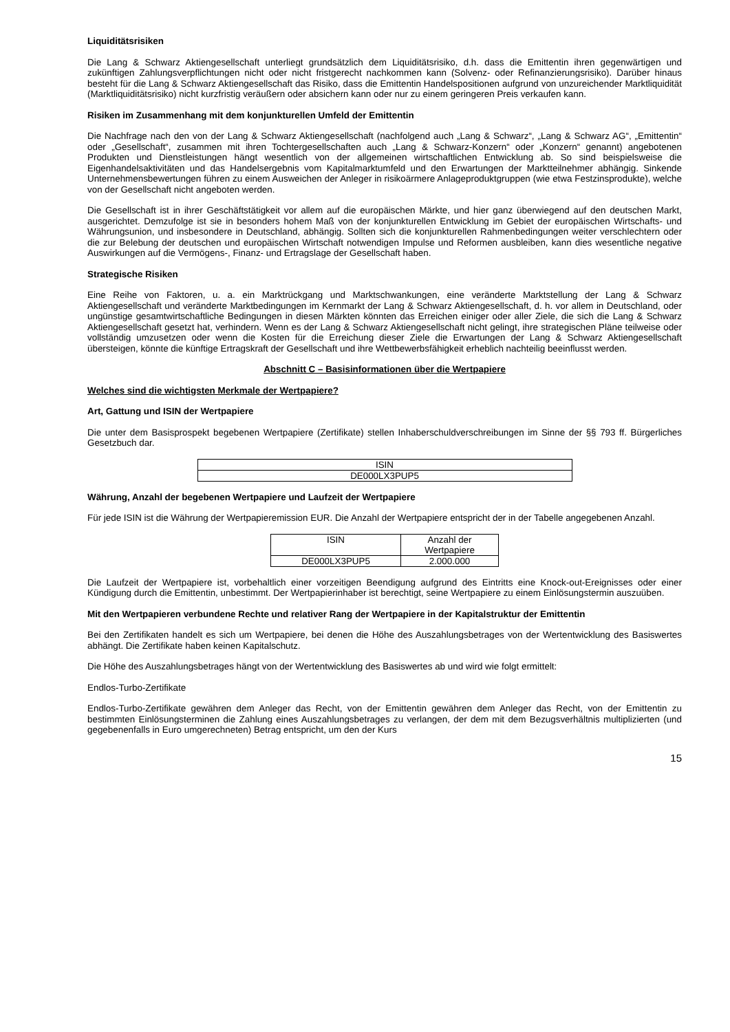Liquiditätsrisiken
Die Lang & Schwarz Aktiengesellschaft unterliegt grundsätzlich dem Liquiditätsrisiko, d.h. dass die Emittentin ihren gegenwärtigen und zukünftigen Zahlungsverpflichtungen nicht oder nicht fristgerecht nachkommen kann (Solvenz- oder Refinanzierungsrisiko). Darüber hinaus besteht für die Lang & Schwarz Aktiengesellschaft das Risiko, dass die Emittentin Handelspositionen aufgrund von unzureichender Marktliquidität (Marktliquiditätsrisiko) nicht kurzfristig veräußern oder absichern kann oder nur zu einem geringeren Preis verkaufen kann.
Risiken im Zusammenhang mit dem konjunkturellen Umfeld der Emittentin
Die Nachfrage nach den von der Lang & Schwarz Aktiengesellschaft (nachfolgend auch „Lang & Schwarz“, „Lang & Schwarz AG“, „Emittentin“ oder „Gesellschaft“, zusammen mit ihren Tochtergesellschaften auch „Lang & Schwarz-Konzern“ oder „Konzern“ genannt) angebotenen Produkten und Dienstleistungen hängt wesentlich von der allgemeinen wirtschaftlichen Entwicklung ab. So sind beispielsweise die Eigenhandelsaktivitäten und das Handelsergebnis vom Kapitalmarktumfeld und den Erwartungen der Marktteilnehmer abhängig. Sinkende Unternehmensbewertungen führen zu einem Ausweichen der Anleger in risikoärmere Anlageproduktgruppen (wie etwa Festzinsprodukte), welche von der Gesellschaft nicht angeboten werden.
Die Gesellschaft ist in ihrer Geschäftstätigkeit vor allem auf die europäischen Märkte, und hier ganz überwiegend auf den deutschen Markt, ausgerichtet. Demzufolge ist sie in besonders hohem Maß von der konjunkturellen Entwicklung im Gebiet der europäischen Wirtschafts- und Währungsunion, und insbesondere in Deutschland, abhängig. Sollten sich die konjunkturellen Rahmenbedingungen weiter verschlechtern oder die zur Belebung der deutschen und europäischen Wirtschaft notwendigen Impulse und Reformen ausbleiben, kann dies wesentliche negative Auswirkungen auf die Vermögens-, Finanz- und Ertragslage der Gesellschaft haben.
Strategische Risiken
Eine Reihe von Faktoren, u. a. ein Marktrückgang und Marktschwankungen, eine veränderte Marktstellung der Lang & Schwarz Aktiengesellschaft und veränderte Marktbedingungen im Kernmarkt der Lang & Schwarz Aktiengesellschaft, d. h. vor allem in Deutschland, oder ungünstige gesamtwirtschaftliche Bedingungen in diesen Märkten könnten das Erreichen einiger oder aller Ziele, die sich die Lang & Schwarz Aktiengesellschaft gesetzt hat, verhindern. Wenn es der Lang & Schwarz Aktiengesellschaft nicht gelingt, ihre strategischen Pläne teilweise oder vollständig umzusetzen oder wenn die Kosten für die Erreichung dieser Ziele die Erwartungen der Lang & Schwarz Aktiengesellschaft übersteigen, könnte die künftige Ertragskraft der Gesellschaft und ihre Wettbewerbsfähigkeit erheblich nachteilig beeinflusst werden.
Abschnitt C – Basisinformationen über die Wertpapiere
Welches sind die wichtigsten Merkmale der Wertpapiere?
Art, Gattung und ISIN der Wertpapiere
Die unter dem Basisprospekt begebenen Wertpapiere (Zertifikate) stellen Inhaberschuldverschreibungen im Sinne der §§ 793 ff. Bürgerliches Gesetzbuch dar.
| ISIN |
| DE000LX3PUP5 |
Währung, Anzahl der begebenen Wertpapiere und Laufzeit der Wertpapiere
Für jede ISIN ist die Währung der Wertpapieremission EUR. Die Anzahl der Wertpapiere entspricht der in der Tabelle angegebenen Anzahl.
| ISIN | Anzahl der Wertpapiere |
| DE000LX3PUP5 | 2.000.000 |
Die Laufzeit der Wertpapiere ist, vorbehaltlich einer vorzeitigen Beendigung aufgrund des Eintritts eine Knock-out-Ereignisses oder einer Kündigung durch die Emittentin, unbestimmt. Der Wertpapierinhaber ist berechtigt, seine Wertpapiere zu einem Einlösungstermin auszuüben.
Mit den Wertpapieren verbundene Rechte und relativer Rang der Wertpapiere in der Kapitalstruktur der Emittentin
Bei den Zertifikaten handelt es sich um Wertpapiere, bei denen die Höhe des Auszahlungsbetrages von der Wertentwicklung des Basiswertes abhängt. Die Zertifikate haben keinen Kapitalschutz.
Die Höhe des Auszahlungsbetrages hängt von der Wertentwicklung des Basiswertes ab und wird wie folgt ermittelt:
Endlos-Turbo-Zertifikate
Endlos-Turbo-Zertifikate gewähren dem Anleger das Recht, von der Emittentin gewähren dem Anleger das Recht, von der Emittentin zu bestimmten Einlösungsterminen die Zahlung eines Auszahlungsbetrages zu verlangen, der dem mit dem Bezugsverhältnis multiplizierten (und gegebenenfalls in Euro umgerechneten) Betrag entspricht, um den der Kurs
15